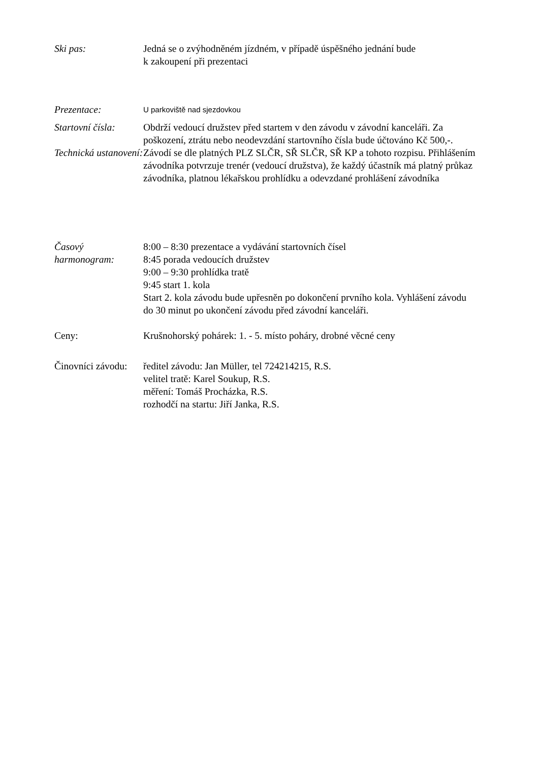Ski pas: Jedná se o zvýhodněném jízdném, v případě úspěšného jednání bude
k zakoupení při prezentaci
Prezentace:
U parkoviště nad sjezdovkou
Startovní čísla:
Obdrží vedoucí družstev před startem v den závodu v závodní kanceláři. Za poškození, ztrátu nebo neodevzdání startovního čísla bude účtováno Kč 500,-.
Technická ustanovení:
Závodí se dle platných PLZ SLČR, SŘ SLČR, SŘ KP a tohoto rozpisu. Přihlášením závodníka potvrzuje trenér (vedoucí družstva), že každý účastník má platný průkaz závodníka, platnou lékařskou prohlídku a odevzdané prohlášení závodníka
Časový harmonogram:
8:00 – 8:30 prezentace a vydávání startovních čísel
8:45 porada vedoucích družstev
9:00 – 9:30 prohlídka tratě
9:45 start 1. kola
Start 2. kola závodu bude upřesněn po dokončení prvního kola. Vyhlášení závodu do 30 minut po ukončení závodu před závodní kanceláři.
Ceny: Krušnohorský pohárek: 1. - 5. místo poháry, drobné věcné ceny
Činovníci závodu:
ředitel závodu: Jan Müller, tel 724214215, R.S.
velitel tratě: Karel Soukup, R.S.
měření: Tomáš Procházka, R.S.
rozhodčí na startu: Jiří Janka, R.S.